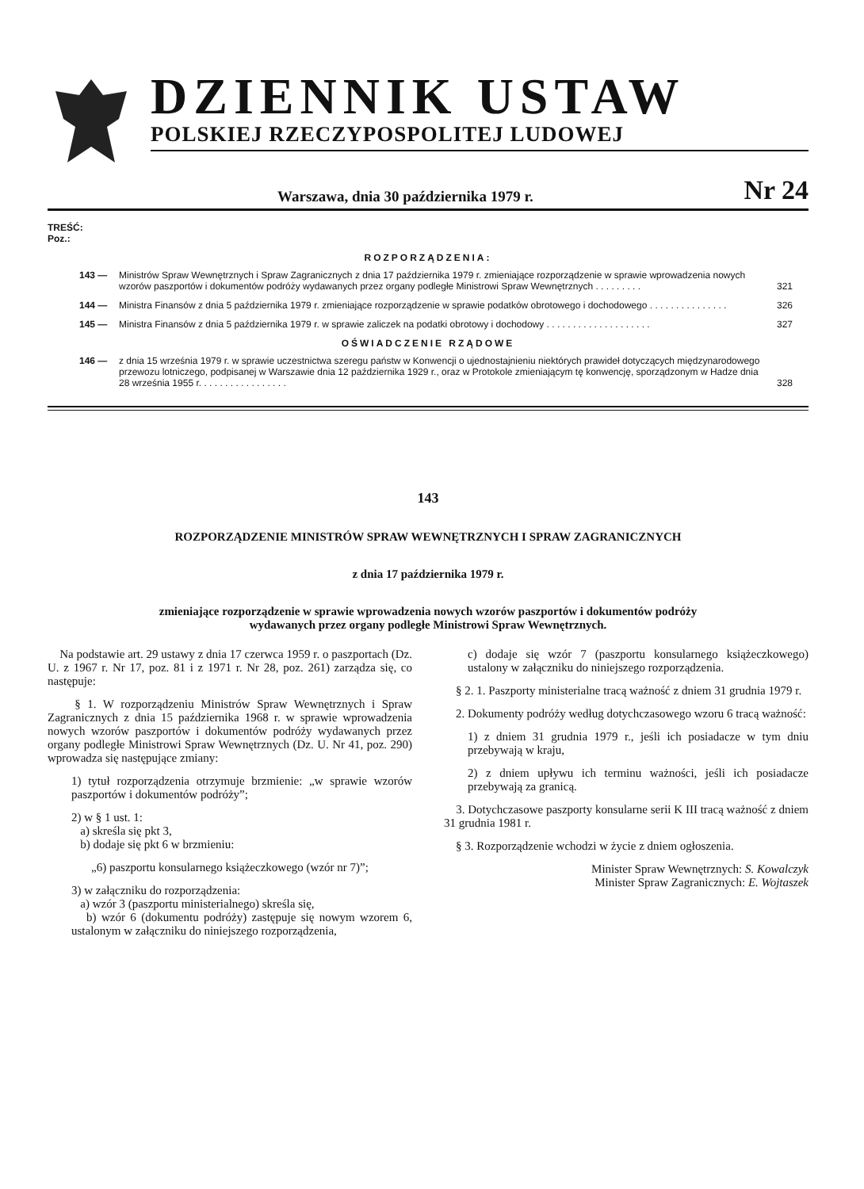DZIENNIK USTAW
POLSKIEJ RZECZYPOSPOLITEJ LUDOWEJ
Warszawa, dnia 30 października 1979 r. Nr 24
TREŚĆ:
Poz.:
ROZPORZĄDZENIA:
143 — Ministrów Spraw Wewnętrznych i Spraw Zagranicznych z dnia 17 października 1979 r. zmieniające rozporządzenie w sprawie wprowadzenia nowych wzorów paszportów i dokumentów podróży wydawanych przez organy podległe Ministrowi Spraw Wewnętrznych . . . . . . . . . 321
144 — Ministra Finansów z dnia 5 października 1979 r. zmieniające rozporządzenie w sprawie podatków obrotowego i dochodowego . . . . . . . . . . . . . . . 326
145 — Ministra Finansów z dnia 5 października 1979 r. w sprawie zaliczek na podatki obrotowy i dochodowy . . . . . . . . . . . . . . . . . . . . 327
OŚWIADCZENIE RZĄDOWE
146 — z dnia 15 września 1979 r. w sprawie uczestnictwa szeregu państw w Konwencji o ujednostajnieniu niektórych prawideł dotyczących międzynarodowego przewozu lotniczego, podpisanej w Warszawie dnia 12 października 1929 r., oraz w Protokole zmieniającym tę konwencję, sporządzonym w Hadze dnia 28 września 1955 r. . . . . . . . . . . . . . . . . 328
143
ROZPORZĄDZENIE MINISTRÓW SPRAW WEWNĘTRZNYCH I SPRAW ZAGRANICZNYCH
z dnia 17 października 1979 r.
zmieniające rozporządzenie w sprawie wprowadzenia nowych wzorów paszportów i dokumentów podróży
wydawanych przez organy podległe Ministrowi Spraw Wewnętrznych.
Na podstawie art. 29 ustawy z dnia 17 czerwca 1959 r. o paszportach (Dz. U. z 1967 r. Nr 17, poz. 81 i z 1971 r. Nr 28, poz. 261) zarządza się, co następuje:
§ 1. W rozporządzeniu Ministrów Spraw Wewnętrznych i Spraw Zagranicznych z dnia 15 października 1968 r. w sprawie wprowadzenia nowych wzorów paszportów i dokumentów podróży wydawanych przez organy podległe Ministrowi Spraw Wewnętrznych (Dz. U. Nr 41, poz. 290) wprowadza się następujące zmiany:
1) tytuł rozporządzenia otrzymuje brzmienie: „w sprawie wzorów paszportów i dokumentów podróży”;
2) w § 1 ust. 1:
a) skreśla się pkt 3,
b) dodaje się pkt 6 w brzmieniu:
„6) paszportu konsularnego książeczkowego (wzór nr 7)”;
3) w załączniku do rozporządzenia:
a) wzór 3 (paszportu ministerialnego) skreśla się,
b) wzór 6 (dokumentu podróży) zastępuje się nowym wzorem 6, ustalonym w załączniku do niniejszego rozporządzenia,
c) dodaje się wzór 7 (paszportu konsularnego książeczkowego) ustalony w załączniku do niniejszego rozporządzenia.
§ 2. 1. Paszporty ministerialne tracą ważność z dniem 31 grudnia 1979 r.
2. Dokumenty podróży według dotychczasowego wzoru 6 tracą ważność:
1) z dniem 31 grudnia 1979 r., jeśli ich posiadacze w tym dniu przebywają w kraju,
2) z dniem upływu ich terminu ważności, jeśli ich posiadacze przebywają za granicą.
3. Dotychczasowe paszporty konsularne serii K III tracą ważność z dniem 31 grudnia 1981 r.
§ 3. Rozporządzenie wchodzi w życie z dniem ogłoszenia.
Minister Spraw Wewnętrznych: S. Kowalczyk
Minister Spraw Zagranicznych: E. Wojtaszek